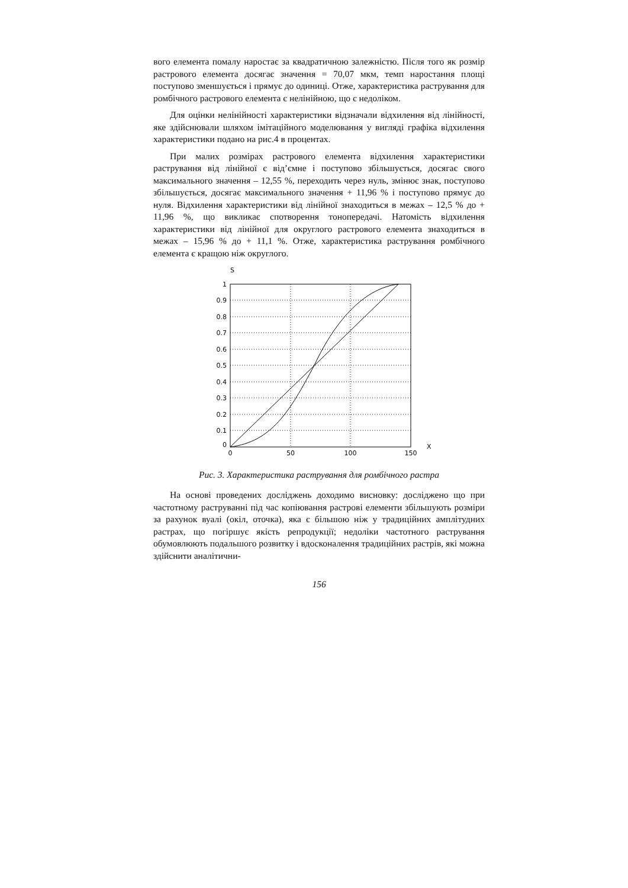вого елемента помалу наростає за квадратичною залежністю. Після того як розмір растрового елемента досягає значення = 70,07 мкм, темп наростання площі поступово зменшується і прямує до одиниці. Отже, характеристика растрування для ромбічного растрового елемента є нелінійною, що є недоліком.
Для оцінки нелінійності характеристики відзначали відхилення від лінійності, яке здійснювали шляхом імітаційного моделювання у вигляді графіка відхилення характеристики подано на рис.4 в процентах.
При малих розмірах растрового елемента відхилення характеристики растрування від лінійної є від’ємне і поступово збільшується, досягає свого максимального значення – 12,55 %, переходить через нуль, змінює знак, поступово збільшується, досягає максимального значення + 11,96 % і поступово прямує до нуля. Відхилення характеристики від лінійної знаходиться в межах – 12,5 % до + 11,96 %, що викликає спотворення тонопередачі. Натомість відхилення характеристики від лінійної для округлого растрового елемента знаходиться в межах – 15,96 % до + 11,1 %. Отже, характеристика растрування ромбічного елемента є кращою ніж округлого.
S
1
0.9
0.8
0.7
0.6
0.5
0.4
0.3
0.2
0.1
0
0
50
100
150
X
Рис. 3. Характеристика растрування для ромбічного растра
На основі проведених досліджень доходимо висновку: досліджено що при частотному раструванні під час копіювання растрові елементи збільшують розміри за рахунок вуалі (окіл, оточка), яка є більшою ніж у традиційних амплітудних растрах, що погіршує якість репродукції; недоліки частотного растрування обумовлюють подальшого розвитку і вдосконалення традиційних растрів, які можна здійснити аналітични-
156